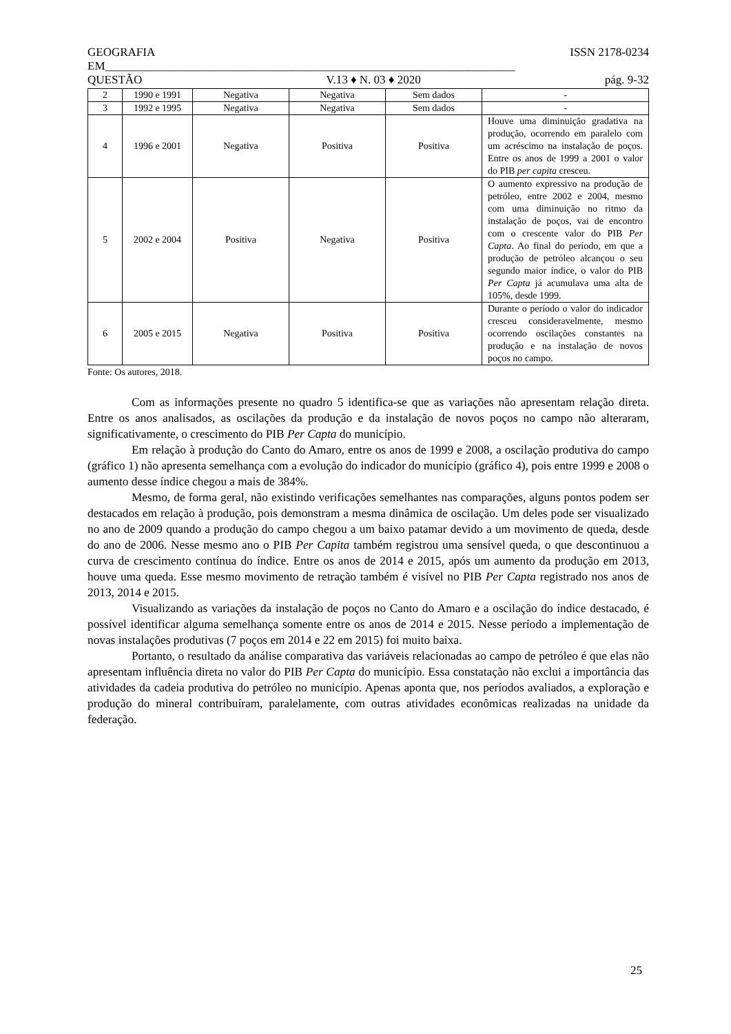GEOGRAFIA ISSN 2178-0234
EM______________________________________________________________________
QUESTÃO V.13 ♦ N. 03 ♦ 2020 pág. 9-32
| 2 | 1990 e 1991 | Negativa | Negativa | Sem dados | - |
| 3 | 1992 e 1995 | Negativa | Negativa | Sem dados | - |
| 4 | 1996 e 2001 | Negativa | Positiva | Positiva | Houve uma diminuição gradativa na produção, ocorrendo em paralelo com um acréscimo na instalação de poços. Entre os anos de 1999 a 2001 o valor do PIB per capita cresceu. |
| 5 | 2002 e 2004 | Positiva | Negativa | Positiva | O aumento expressivo na produção de petróleo, entre 2002 e 2004, mesmo com uma diminuição no ritmo da instalação de poços, vai de encontro com o crescente valor do PIB Per Capta . Ao final do período, em que a produção de petróleo alcançou o seu segundo maior índice, o valor do PIB Per Capta já acumulava uma alta de 105%, desde 1999. |
| 6 | 2005 e 2015 | Negativa | Positiva | Positiva | Durante o período o valor do indicador cresceu consideravelmente, mesmo ocorrendo oscilações constantes na produção e na instalação de novos poços no campo. |
Fonte: Os autores, 2018.
Com as informações presente no quadro 5 identifica-se que as variações não apresentam relação direta. Entre os anos analisados, as oscilações da produção e da instalação de novos poços no campo não alteraram, significativamente, o crescimento do PIB Per Capta do município.
Em relação à produção do Canto do Amaro, entre os anos de 1999 e 2008, a oscilação produtiva do campo (gráfico 1) não apresenta semelhança com a evolução do indicador do município (gráfico 4), pois entre 1999 e 2008 o aumento desse índice chegou a mais de 384%.
Mesmo, de forma geral, não existindo verificações semelhantes nas comparações, alguns pontos podem ser destacados em relação à produção, pois demonstram a mesma dinâmica de oscilação. Um deles pode ser visualizado no ano de 2009 quando a produção do campo chegou a um baixo patamar devido a um movimento de queda, desde do ano de 2006. Nesse mesmo ano o PIB Per Capita também registrou uma sensível queda, o que descontinuou a curva de crescimento contínua do índice. Entre os anos de 2014 e 2015, após um aumento da produção em 2013, houve uma queda. Esse mesmo movimento de retração também é visível no PIB Per Capta registrado nos anos de 2013, 2014 e 2015.
Visualizando as variações da instalação de poços no Canto do Amaro e a oscilação do índice destacado, é possível identificar alguma semelhança somente entre os anos de 2014 e 2015. Nesse período a implementação de novas instalações produtivas (7 poços em 2014 e 22 em 2015) foi muito baixa.
Portanto, o resultado da análise comparativa das variáveis relacionadas ao campo de petróleo é que elas não apresentam influência direta no valor do PIB Per Capta do município. Essa constatação não exclui a importância das atividades da cadeia produtiva do petróleo no município. Apenas aponta que, nos períodos avaliados, a exploração e produção do mineral contribuíram, paralelamente, com outras atividades econômicas realizadas na unidade da federação.
25